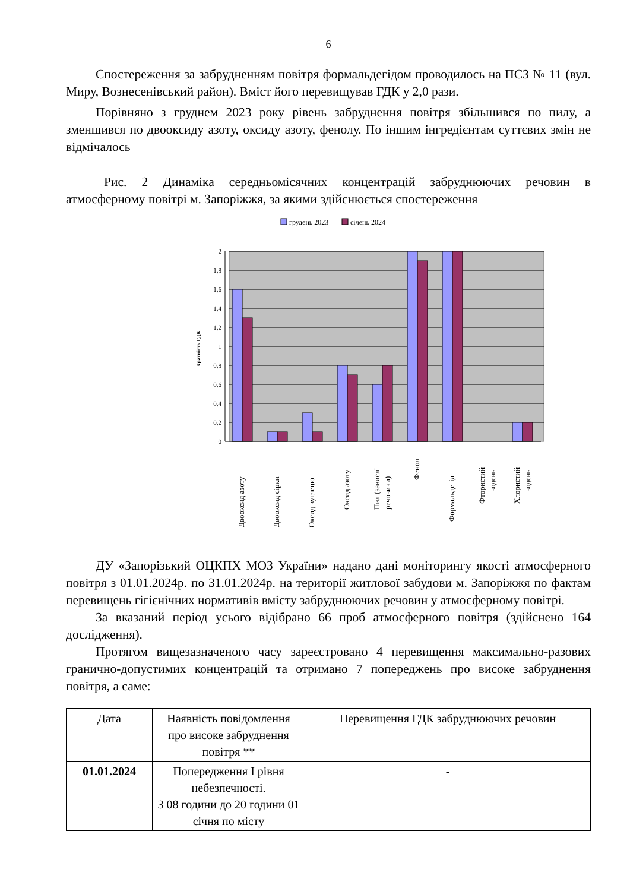6
Спостереження за забрудненням повітря формальдегідом проводилось на ПСЗ № 11 (вул. Миру, Вознесенівський район). Вміст його перевищував ГДК у 2,0 рази.
Порівняно з груднем 2023 року рівень забруднення повітря збільшився по пилу, а зменшився по двооксиду азоту, оксиду азоту, фенолу. По іншим інгредієнтам суттєвих змін не відмічалось
Рис. 2 Динаміка середньомісячних концентрацій забруднюючих речовин в атмосферному повітрі м. Запоріжжя, за якими здійснюється спостереження
грудень 2023
січень 2024
2
1,8
1,6
1,4
1,2
1
0,8
0,6
0,4
0,2
0
Кратність ГДК
Двооксид азоту
Двооксид сірки
Оксид вуглецю
Оксид азоту
Пил (завислі
речовини)
Фенол
Формальдегід
Фтористий
водень
Хлористий
водень
ДУ «Запорізький ОЦКПХ МОЗ України» надано дані моніторингу якості атмосферного повітря з 01.01.2024р. по 31.01.2024р. на території житлової забудови м. Запоріжжя по фактам перевищень гігієнічних нормативів вмісту забруднюючих речовин у атмосферному повітрі.
За вказаний період усього відібрано 66 проб атмосферного повітря (здійснено 164 дослідження).
Протягом вищезазначеного часу зареєстровано 4 перевищення максимально-разових гранично-допустимих концентрацій та отримано 7 попереджень про високе забруднення повітря, а саме:
| Дата | Наявність повідомлення про високе забруднення повітря ** | Перевищення ГДК забруднюючих речовин |
| --- | --- | --- |
| 01.01.2024 | Попередження І рівня небезпечності. З 08 години до 20 години 01 січня по місту | - |